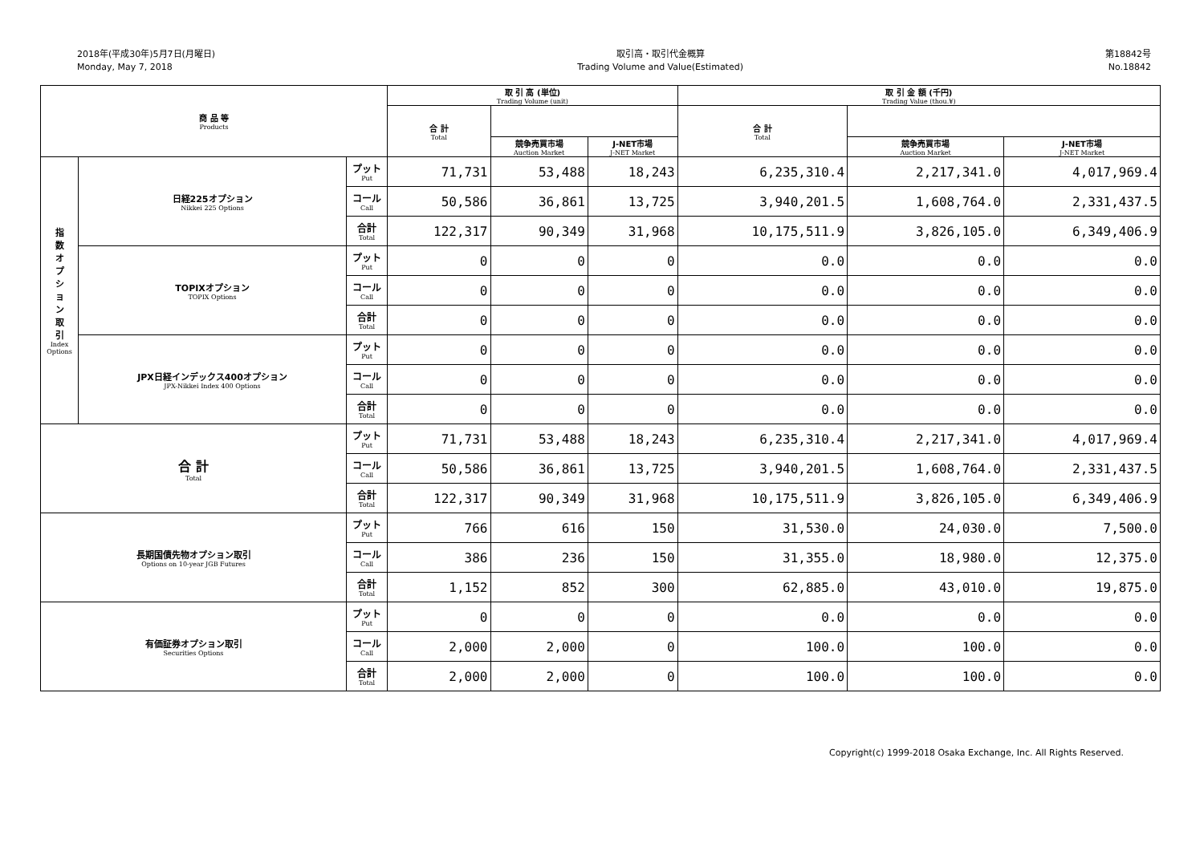2018年(平成30年)5月7日(月曜日)
Monday, May 7, 2018
取引高・取引代金概算
Trading Volume and Value(Estimated)
第18842号
No.18842
| 商 品 等 Products | | | 取 引 高 (単位) Trading Volume (unit) | | | 取 引 金 額 (千円) Trading Value (thou.¥) | | |
| --- | --- | --- | --- | --- | --- | --- | --- | --- |
| | | | 合 計 Total | | | 合 計 Total | | |
| | | | | 競争売買市場 Auction Market | J-NET市場 J-NET Market | | 競争売買市場 Auction Market | J-NET市場 J-NET Market |
| 指 数 オ プ シ ョ ン 取 引 Index Options | 日経225オプション Nikkei 225 Options | プット Put | 71,731 | 53,488 | 18,243 | 6,235,310.4 | 2,217,341.0 | 4,017,969.4 |
| | | コール Call | 50,586 | 36,861 | 13,725 | 3,940,201.5 | 1,608,764.0 | 2,331,437.5 |
| | | 合計 Total | 122,317 | 90,349 | 31,968 | 10,175,511.9 | 3,826,105.0 | 6,349,406.9 |
| | TOPIXオプション TOPIX Options | プット Put | 0 | 0 | 0 | 0.0 | 0.0 | 0.0 |
| | | コール Call | 0 | 0 | 0 | 0.0 | 0.0 | 0.0 |
| | | 合計 Total | 0 | 0 | 0 | 0.0 | 0.0 | 0.0 |
| | JPX日経インデックス400オプション JPX-Nikkei Index 400 Options | プット Put | 0 | 0 | 0 | 0.0 | 0.0 | 0.0 |
| | | コール Call | 0 | 0 | 0 | 0.0 | 0.0 | 0.0 |
| | | 合計 Total | 0 | 0 | 0 | 0.0 | 0.0 | 0.0 |
| 合 計 Total | | プット Put | 71,731 | 53,488 | 18,243 | 6,235,310.4 | 2,217,341.0 | 4,017,969.4 |
| | | コール Call | 50,586 | 36,861 | 13,725 | 3,940,201.5 | 1,608,764.0 | 2,331,437.5 |
| | | 合計 Total | 122,317 | 90,349 | 31,968 | 10,175,511.9 | 3,826,105.0 | 6,349,406.9 |
| 長期国債先物オプション取引 Options on 10-year JGB Futures | | プット Put | 766 | 616 | 150 | 31,530.0 | 24,030.0 | 7,500.0 |
| | | コール Call | 386 | 236 | 150 | 31,355.0 | 18,980.0 | 12,375.0 |
| | | 合計 Total | 1,152 | 852 | 300 | 62,885.0 | 43,010.0 | 19,875.0 |
| 有価証券オプション取引 Securities Options | | プット Put | 0 | 0 | 0 | 0.0 | 0.0 | 0.0 |
| | | コール Call | 2,000 | 2,000 | 0 | 100.0 | 100.0 | 0.0 |
| | | 合計 Total | 2,000 | 2,000 | 0 | 100.0 | 100.0 | 0.0 |
Copyright(c) 1999-2018 Osaka Exchange, Inc. All Rights Reserved.